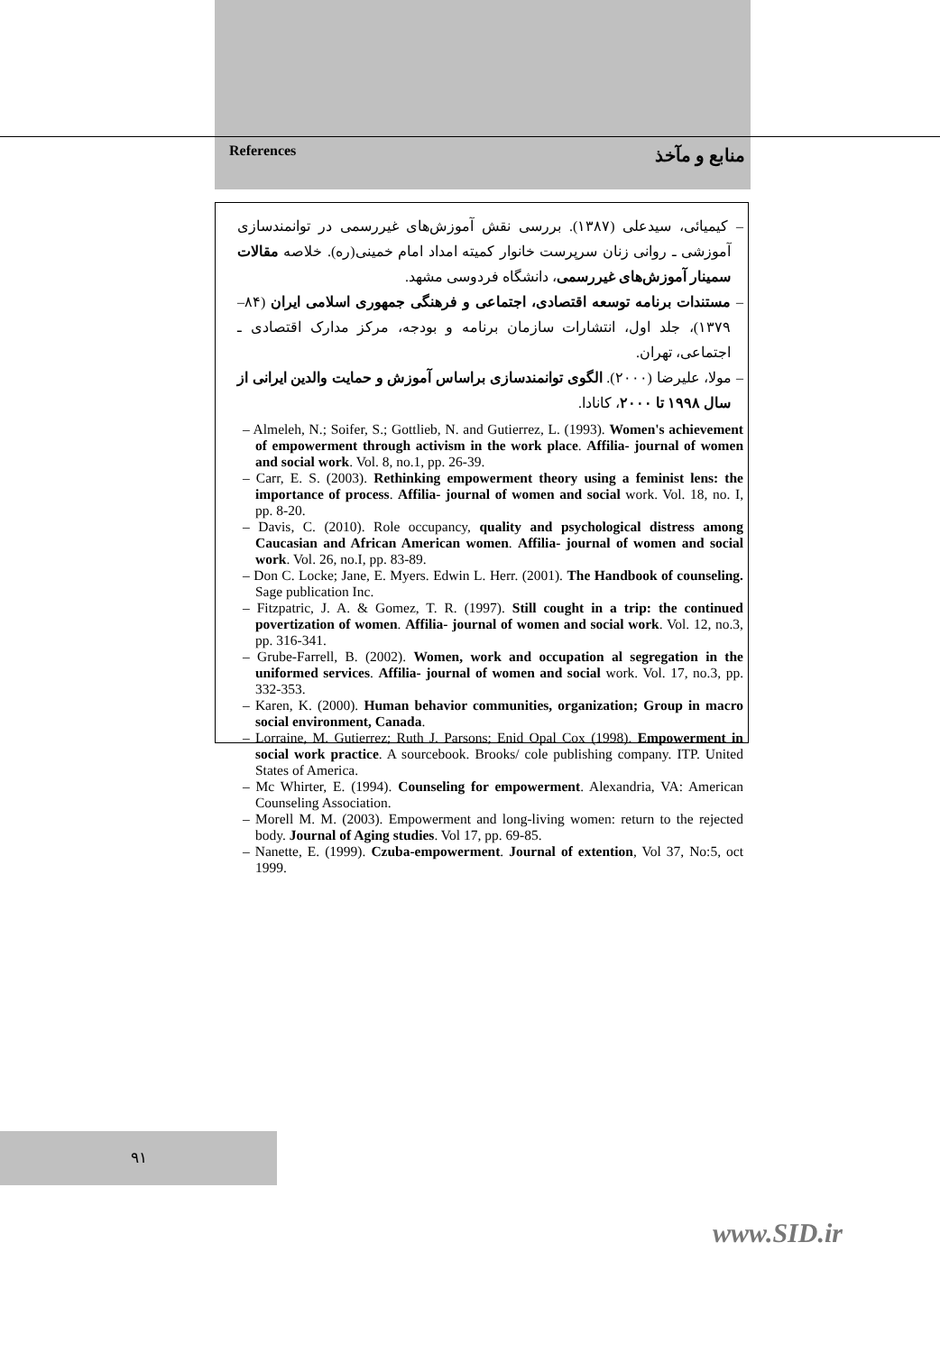References منابع و مآخذ
– کیمیائی، سیدعلی (۱۳۸۷). بررسی نقش آموزش‌های غیررسمی در توانمندسازی آموزشی ـ روانی زنان سرپرست خانوار کمیته امداد امام خمینی(ره). خلاصه مقالات سمینار آموزش‌های غیررسمی، دانشگاه فردوسی مشهد.
– مستندات برنامه توسعه اقتصادی، اجتماعی و فرهنگی جمهوری اسلامی ایران (۸۴–۱۳۷۹)، جلد اول، انتشارات سازمان برنامه و بودجه، مرکز مدارک اقتصادی ـ اجتماعی، تهران.
– مولا، علیرضا (۲۰۰۰). الگوی توانمندسازی براساس آموزش و حمایت والدین ایرانی از سال ۱۹۹۸ تا ۲۰۰۰، کانادا.
– Almeleh, N.; Soifer, S.; Gottlieb, N. and Gutierrez, L. (1993). Women's achievement of empowerment through activism in the work place. Affilia- journal of women and social work. Vol. 8, no.1, pp. 26-39.
– Carr, E. S. (2003). Rethinking empowerment theory using a feminist lens: the importance of process. Affilia- journal of women and social work. Vol. 18, no. I, pp. 8-20.
– Davis, C. (2010). Role occupancy, quality and psychological distress among Caucasian and African American women. Affilia- journal of women and social work. Vol. 26, no.I, pp. 83-89.
– Don C. Locke; Jane, E. Myers. Edwin L. Herr. (2001). The Handbook of counseling. Sage publication Inc.
– Fitzpatric, J. A. & Gomez, T. R. (1997). Still cought in a trip: the continued povertization of women. Affilia- journal of women and social work. Vol. 12, no.3, pp. 316-341.
– Grube-Farrell, B. (2002). Women, work and occupation al segregation in the uniformed services. Affilia- journal of women and social work. Vol. 17, no.3, pp. 332-353.
– Karen, K. (2000). Human behavior communities, organization; Group in macro social environment, Canada.
– Lorraine, M. Gutierrez; Ruth J. Parsons; Enid Opal Cox (1998). Empowerment in social work practice. A sourcebook. Brooks/ cole publishing company. ITP. United States of America.
– Mc Whirter, E. (1994). Counseling for empowerment. Alexandria, VA: American Counseling Association.
– Morell M. M. (2003). Empowerment and long-living women: return to the rejected body. Journal of Aging studies. Vol 17, pp. 69-85.
– Nanette, E. (1999). Czuba-empowerment. Journal of extention, Vol 37, No:5, oct 1999.
۹۱
www.SID.ir